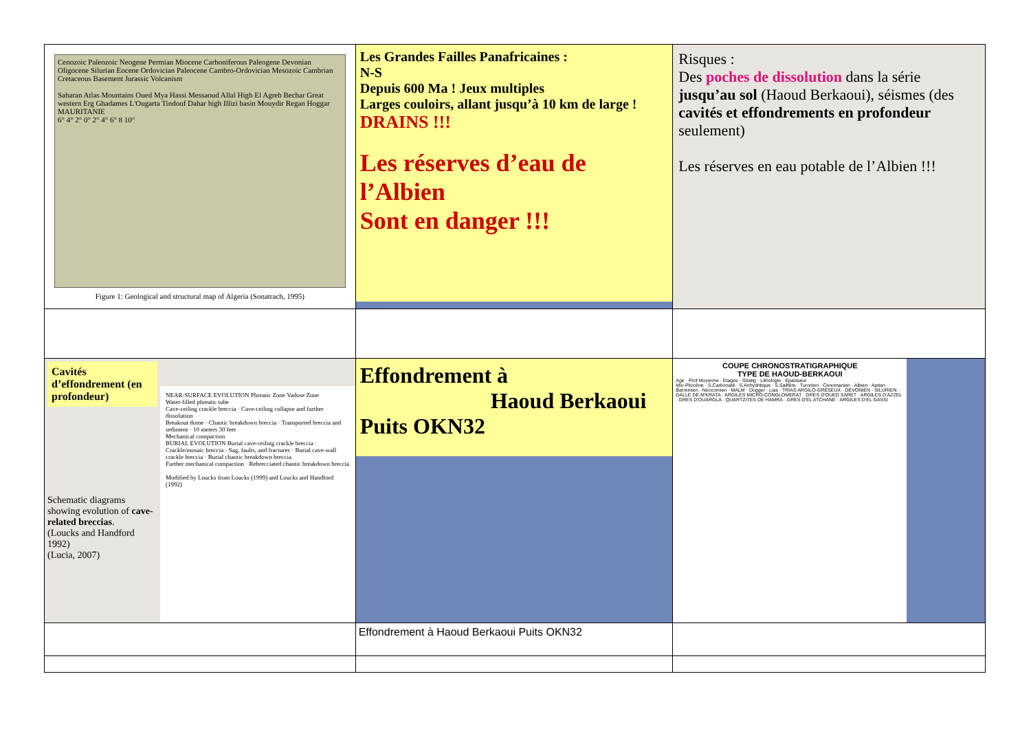| Cenozoic Paleozoic Neogene Permian Miocene Carboniferous Paleogene Devonian Oligocene Silurian Eocene Ordovician Paleocene Cambro-Ordovician Mesozoic Cambrian Cretaceous Basement Jurassic Volcanism Saharan Atlas Mountains Oued Mya Hassi Messaoud Allal High El Agreb Bechar Great western Erg Ghadames L'Ougarta Tindouf Dahar high Illizi basin Mouydir Regan Hoggar MAURITANIE 6° 4° 2° 0° 2° 4° 6° 8 10° Figure 1: Geological and structural map of Algeria (Sonatrach, 1995) | Les Grandes Failles Panafricaines : N-S Depuis 600 Ma ! Jeux multiples Larges couloirs, allant jusqu’à 10 km de large ! DRAINS !!! Les réserves d’eau de l’Albien Sont en danger !!! | Risques : Des poches de dissolution dans la série jusqu’au sol (Haoud Berkaoui), séismes (des cavités et effondrements en profondeur seulement) Les réserves en eau potable de l’Albien !!! |
| Cavités d’effondrement (en profondeur) Schematic diagrams showing evolution of cave-related breccias . (Loucks and Handford 1992) (Lucia, 2007) NEAR-SURFACE EVOLUTION Phreatic Zone Vadose Zone Water-filled phreatic tube Cave-ceiling crackle breccia · Cave-ceiling collapse and further dissolution Breakout dome · Chaotic breakdown breccia · Transported breccia and sediment · 10 meters 30 feet Mechanical compaction BURIAL EVOLUTION Burial cave-ceiling crackle breccia · Crackle/mosaic breccia · Sag, faults, and fractures · Burial cave-wall crackle breccia · Burial chaotic breakdown breccia Further mechanical compaction · Rebrecciated chaotic breakdown breccia Modified by Loucks from Loucks (1999) and Loucks and Handford (1992) | Effondrement à Haoud Berkaoui Puits OKN32 | COUPE CHRONOSTRATIGRAPHIQUE TYPE DE HAOUD-BERKAOUI Age · Prof Moyenne · Etages · Stratig · Lithologie · Epaisseur Mio-Pliocène · S.Carbonaté · S.Anhydritique · S.Salifère · Turonien · Cenomanien · Albien · Aptien · Barremien · Neocomien · MALM · Dogger · Lias · TRIAS ARGILO-GRESEUX · DEVONIEN · SILURIEN · DALLE DE M'KRATA · ARGILES MICRO-CONGLOMERAT · GRES D'OUED SARET · ARGILES D'AZZEL · GRES D'OUARGLA · QUARTZITES DE HAMRA · GRES D'EL ATCHANE · ARGILES D'EL GASSI |
| | Effondrement à Haoud Berkaoui Puits OKN32 | |